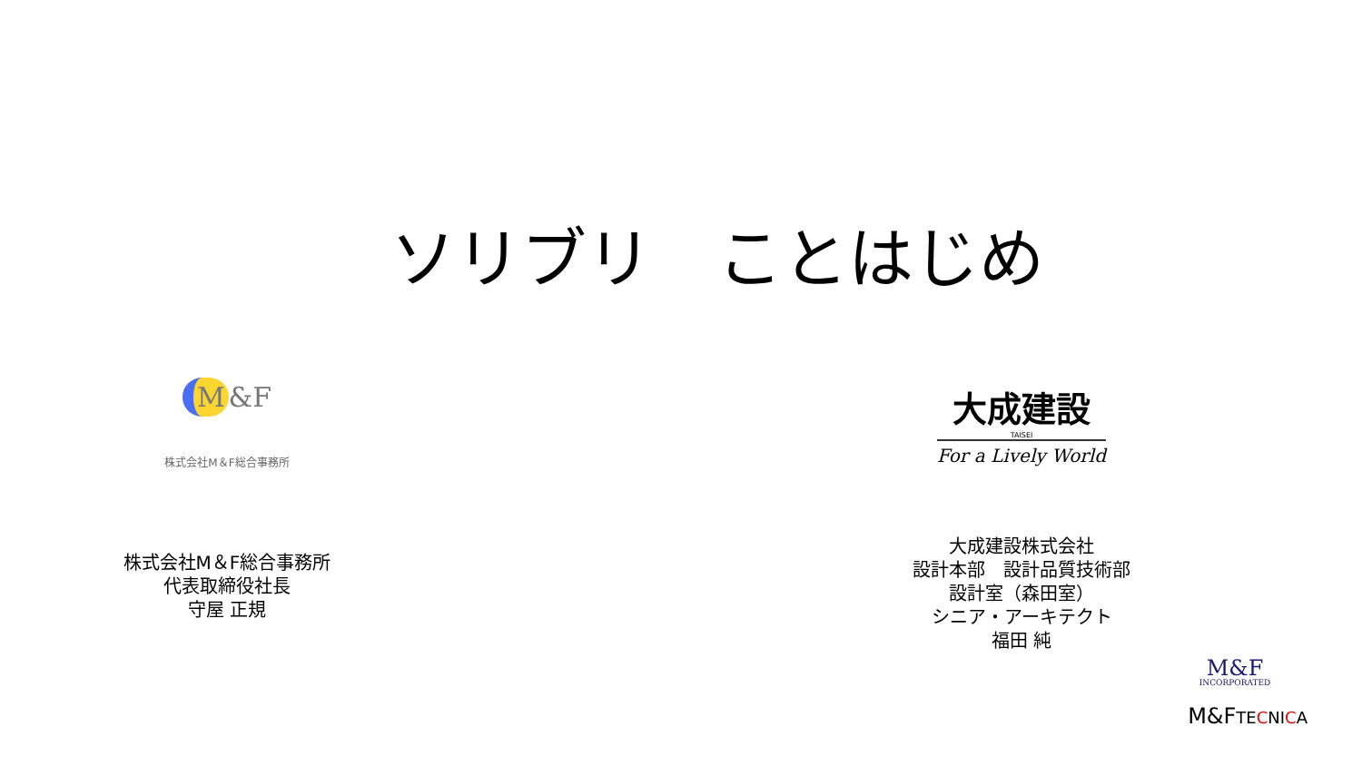ソリブリ　ことはじめ
M &F
株式会社M＆F総合事務所
株式会社M＆F総合事務所
代表取締役社長
守屋 正規
大成建設
TAISEI
For a Lively World
大成建設株式会社
設計本部　設計品質技術部
設計室（森田室）
シニア・アーキテクト
福田 純
M&F
INCORPORATED
M&FTECNICA